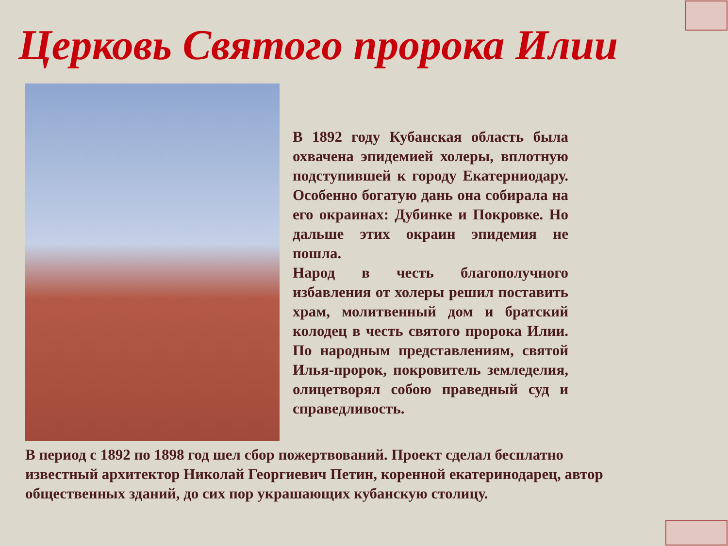Церковь Святого пророка Илии
В 1892 году Кубанская область была охвачена эпидемией холеры, вплотную подступившей к городу Екатерниодару. Особенно богатую дань она собирала на его окраинах: Дубинке и Покровке. Но дальше этих окраин эпидемия не пошла.
Народ в честь благополучного избавления от холеры решил поставить храм, молитвенный дом и братский колодец в честь святого пророка Илии. По народным представлениям, святой Илья-пророк, покровитель земледелия, олицетворял собою праведный суд и справедливость.
В период с 1892 по 1898 год шел сбор пожертвований. Проект сделал бесплатно известный архитектор Николай Георгиевич Петин, коренной екатеринодарец, автор общественных зданий, до сих пор украшающих кубанскую столицу.